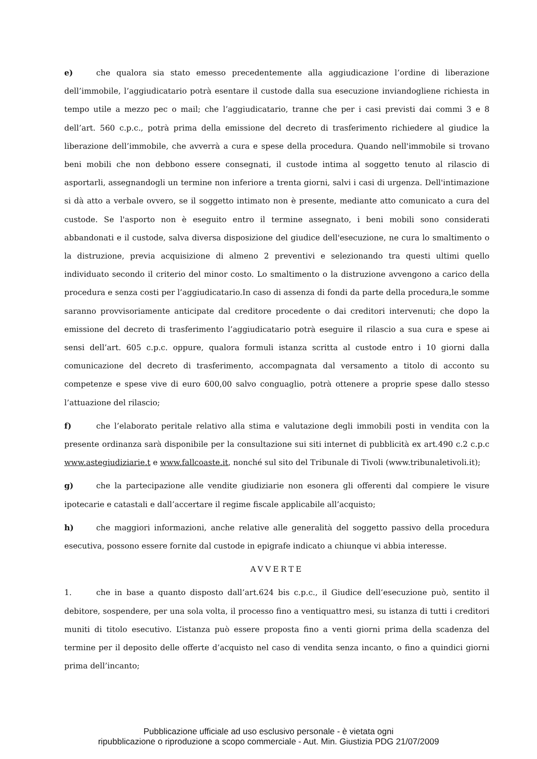e) che qualora sia stato emesso precedentemente alla aggiudicazione l’ordine di liberazione dell’immobile, l’aggiudicatario potrà esentare il custode dalla sua esecuzione inviandogliene richiesta in tempo utile a mezzo pec o mail; che l’aggiudicatario, tranne che per i casi previsti dai commi 3 e 8 dell’art. 560 c.p.c., potrà prima della emissione del decreto di trasferimento richiedere al giudice la liberazione dell’immobile, che avverrà a cura e spese della procedura. Quando nell'immobile si trovano beni mobili che non debbono essere consegnati, il custode intima al soggetto tenuto al rilascio di asportarli, assegnandogli un termine non inferiore a trenta giorni, salvi i casi di urgenza. Dell'intimazione si dà atto a verbale ovvero, se il soggetto intimato non è presente, mediante atto comunicato a cura del custode. Se l'asporto non è eseguito entro il termine assegnato, i beni mobili sono considerati abbandonati e il custode, salva diversa disposizione del giudice dell'esecuzione, ne cura lo smaltimento o la distruzione, previa acquisizione di almeno 2 preventivi e selezionando tra questi ultimi quello individuato secondo il criterio del minor costo. Lo smaltimento o la distruzione avvengono a carico della procedura e senza costi per l’aggiudicatario.In caso di assenza di fondi da parte della procedura,le somme saranno provvisoriamente anticipate dal creditore procedente o dai creditori intervenuti; che dopo la emissione del decreto di trasferimento l’aggiudicatario potrà eseguire il rilascio a sua cura e spese ai sensi dell’art. 605 c.p.c. oppure, qualora formuli istanza scritta al custode entro i 10 giorni dalla comunicazione del decreto di trasferimento, accompagnata dal versamento a titolo di acconto su competenze e spese vive di euro 600,00 salvo conguaglio, potrà ottenere a proprie spese dallo stesso l’attuazione del rilascio;
f) che l’elaborato peritale relativo alla stima e valutazione degli immobili posti in vendita con la presente ordinanza sarà disponibile per la consultazione sui siti internet di pubblicità ex art.490 c.2 c.p.c www.astegiudiziarie.t e www.fallcoaste.it, nonché sul sito del Tribunale di Tivoli (www.tribunaletivoli.it);
g) che la partecipazione alle vendite giudiziarie non esonera gli offerenti dal compiere le visure ipotecarie e catastali e dall’accertare il regime fiscale applicabile all’acquisto;
h) che maggiori informazioni, anche relative alle generalità del soggetto passivo della procedura esecutiva, possono essere fornite dal custode in epigrafe indicato a chiunque vi abbia interesse.
AVVERTE
1. che in base a quanto disposto dall’art.624 bis c.p.c., il Giudice dell’esecuzione può, sentito il debitore, sospendere, per una sola volta, il processo fino a ventiquattro mesi, su istanza di tutti i creditori muniti di titolo esecutivo. L’istanza può essere proposta fino a venti giorni prima della scadenza del termine per il deposito delle offerte d’acquisto nel caso di vendita senza incanto, o fino a quindici giorni prima dell’incanto;
Pubblicazione ufficiale ad uso esclusivo personale - è vietata ogni
ripubblicazione o riproduzione a scopo commerciale - Aut. Min. Giustizia PDG 21/07/2009